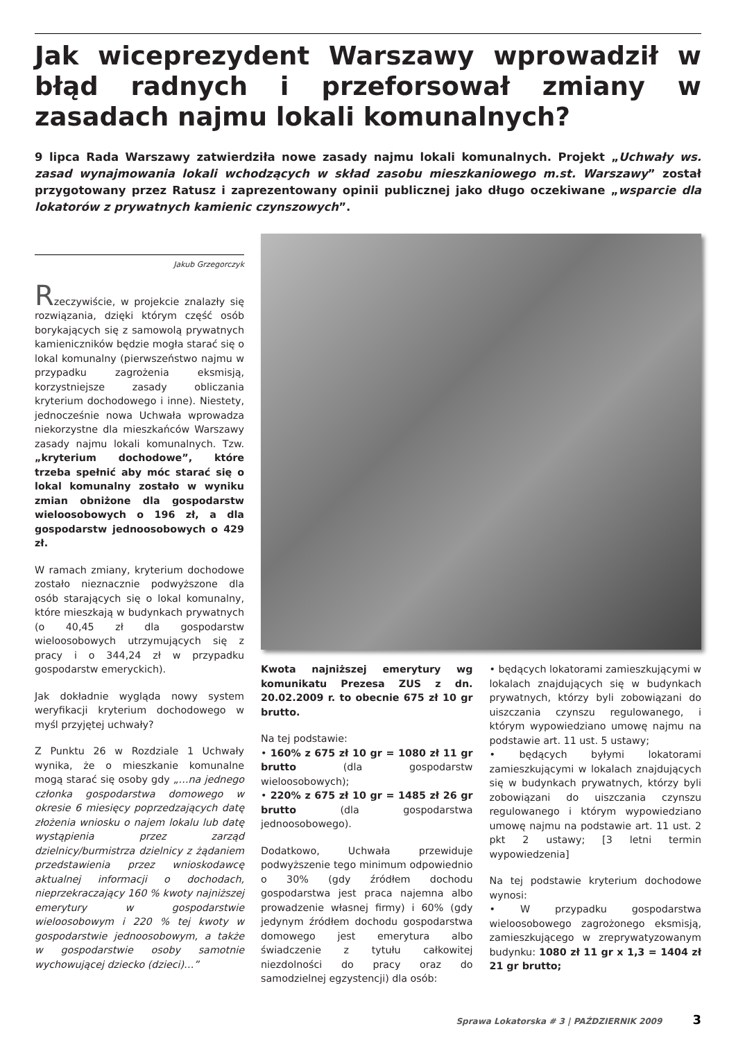Jak wiceprezydent Warszawy wprowadził w błąd radnych i przeforsował zmiany w zasadach najmu lokali komunalnych?
9 lipca Rada Warszawy zatwierdziła nowe zasady najmu lokali komunalnych. Projekt „Uchwały ws. zasad wynajmowania lokali wchodzących w skład zasobu mieszkaniowego m.st. Warszawy” został przygotowany przez Ratusz i zaprezentowany opinii publicznej jako długo oczekiwane „wsparcie dla lokatorów z prywatnych kamienic czynszowych”.
Jakub Grzegorczyk
Rzeczywiście, w projekcie znalazły się rozwiązania, dzięki którym część osób borykających się z samowolą prywatnych kamieniczników będzie mogła starać się o lokal komunalny (pierwszeństwo najmu w przypadku zagrożenia eksmisją, korzystniejsze zasady obliczania kryterium dochodowego i inne). Niestety, jednocześnie nowa Uchwała wprowadza niekorzystne dla mieszkańców Warszawy zasady najmu lokali komunalnych. Tzw. „kryterium dochodowe”, które trzeba spełnić aby móc starać się o lokal komunalny zostało w wyniku zmian obniżone dla gospodarstw wieloosobowych o 196 zł, a dla gospodarstw jednoosobowych o 429 zł.
W ramach zmiany, kryterium dochodowe zostało nieznacznie podwyższone dla osób starających się o lokal komunalny, które mieszkają w budynkach prywatnych (o 40,45 zł dla gospodarstw wieloosobowych utrzymujących się z pracy i o 344,24 zł w przypadku gospodarstw emeryckich).
Jak dokładnie wygląda nowy system weryfikacji kryterium dochodowego w myśl przyjętej uchwały?
Z Punktu 26 w Rozdziale 1 Uchwały wynika, że o mieszkanie komunalne mogą starać się osoby gdy „…na jednego członka gospodarstwa domowego w okresie 6 miesięcy poprzedzających datę złożenia wniosku o najem lokalu lub datę wystąpienia przez zarząd dzielnicy/burmistrza dzielnicy z żądaniem przedstawienia przez wnioskodawcę aktualnej informacji o dochodach, nieprzekraczający 160 % kwoty najniższej emerytury w gospodarstwie wieloosobowym i 220 % tej kwoty w gospodarstwie jednoosobowym, a także w gospodarstwie osoby samotnie wychowującej dziecko (dzieci)…”
Kwota najniższej emerytury wg komunikatu Prezesa ZUS z dn. 20.02.2009 r. to obecnie 675 zł 10 gr brutto.
Na tej podstawie:
• 160% z 675 zł 10 gr = 1080 zł 11 gr brutto (dla gospodarstw wieloosobowych);
• 220% z 675 zł 10 gr = 1485 zł 26 gr brutto (dla gospodarstwa jednoosobowego).
Dodatkowo, Uchwała przewiduje podwyższenie tego minimum odpowiednio o 30% (gdy źródłem dochodu gospodarstwa jest praca najemna albo prowadzenie własnej firmy) i 60% (gdy jedynym źródłem dochodu gospodarstwa domowego jest emerytura albo świadczenie z tytułu całkowitej niezdolności do pracy oraz do samodzielnej egzystencji) dla osób:
• będących lokatorami zamieszkującymi w lokalach znajdujących się w budynkach prywatnych, którzy byli zobowiązani do uiszczania czynszu regulowanego, i którym wypowiedziano umowę najmu na podstawie art. 11 ust. 5 ustawy;
• będących byłymi lokatorami zamieszkującymi w lokalach znajdujących się w budynkach prywatnych, którzy byli zobowiązani do uiszczania czynszu regulowanego i którym wypowiedziano umowę najmu na podstawie art. 11 ust. 2 pkt 2 ustawy; [3 letni termin wypowiedzenia]
Na tej podstawie kryterium dochodowe wynosi:
• W przypadku gospodarstwa wieloosobowego zagrożonego eksmisją, zamieszkującego w zreprywatyzowanym budynku: 1080 zł 11 gr x 1,3 = 1404 zł 21 gr brutto;
Sprawa Lokatorska # 3 | PAŹDZIERNIK 2009 3